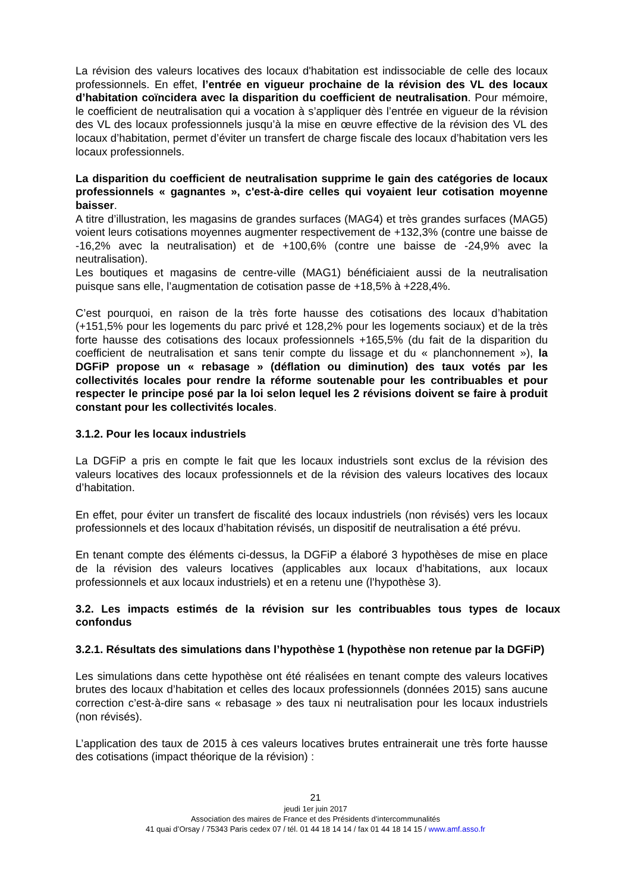La révision des valeurs locatives des locaux d'habitation est indissociable de celle des locaux professionnels. En effet, l’entrée en vigueur prochaine de la révision des VL des locaux d’habitation coïncidera avec la disparition du coefficient de neutralisation. Pour mémoire, le coefficient de neutralisation qui a vocation à s’appliquer dès l’entrée en vigueur de la révision des VL des locaux professionnels jusqu’à la mise en œuvre effective de la révision des VL des locaux d’habitation, permet d’éviter un transfert de charge fiscale des locaux d’habitation vers les locaux professionnels.
La disparition du coefficient de neutralisation supprime le gain des catégories de locaux professionnels « gagnantes », c'est-à-dire celles qui voyaient leur cotisation moyenne baisser.
A titre d’illustration, les magasins de grandes surfaces (MAG4) et très grandes surfaces (MAG5) voient leurs cotisations moyennes augmenter respectivement de +132,3% (contre une baisse de -16,2% avec la neutralisation) et de +100,6% (contre une baisse de -24,9% avec la neutralisation).
Les boutiques et magasins de centre-ville (MAG1) bénéficiaient aussi de la neutralisation puisque sans elle, l’augmentation de cotisation passe de +18,5% à +228,4%.
C’est pourquoi, en raison de la très forte hausse des cotisations des locaux d’habitation (+151,5% pour les logements du parc privé et 128,2% pour les logements sociaux) et de la très forte hausse des cotisations des locaux professionnels +165,5% (du fait de la disparition du coefficient de neutralisation et sans tenir compte du lissage et du « planchonnement »), la DGFiP propose un « rebasage » (déflation ou diminution) des taux votés par les collectivités locales pour rendre la réforme soutenable pour les contribuables et pour respecter le principe posé par la loi selon lequel les 2 révisions doivent se faire à produit constant pour les collectivités locales.
3.1.2. Pour les locaux industriels
La DGFiP a pris en compte le fait que les locaux industriels sont exclus de la révision des valeurs locatives des locaux professionnels et de la révision des valeurs locatives des locaux d’habitation.
En effet, pour éviter un transfert de fiscalité des locaux industriels (non révisés) vers les locaux professionnels et des locaux d’habitation révisés, un dispositif de neutralisation a été prévu.
En tenant compte des éléments ci-dessus, la DGFiP a élaboré 3 hypothèses de mise en place de la révision des valeurs locatives (applicables aux locaux d’habitations, aux locaux professionnels et aux locaux industriels) et en a retenu une (l’hypothèse 3).
3.2. Les impacts estimés de la révision sur les contribuables tous types de locaux confondus
3.2.1. Résultats des simulations dans l’hypothèse 1 (hypothèse non retenue par la DGFiP)
Les simulations dans cette hypothèse ont été réalisées en tenant compte des valeurs locatives brutes des locaux d’habitation et celles des locaux professionnels (données 2015) sans aucune correction c’est-à-dire sans « rebasage » des taux ni neutralisation pour les locaux industriels (non révisés).
L’application des taux de 2015 à ces valeurs locatives brutes entrainerait une très forte hausse des cotisations (impact théorique de la révision) :
21
jeudi 1er juin 2017
Association des maires de France et des Présidents d’intercommunalités
41 quai d’Orsay / 75343 Paris cedex 07 / tél. 01 44 18 14 14 / fax 01 44 18 14 15 / www.amf.asso.fr